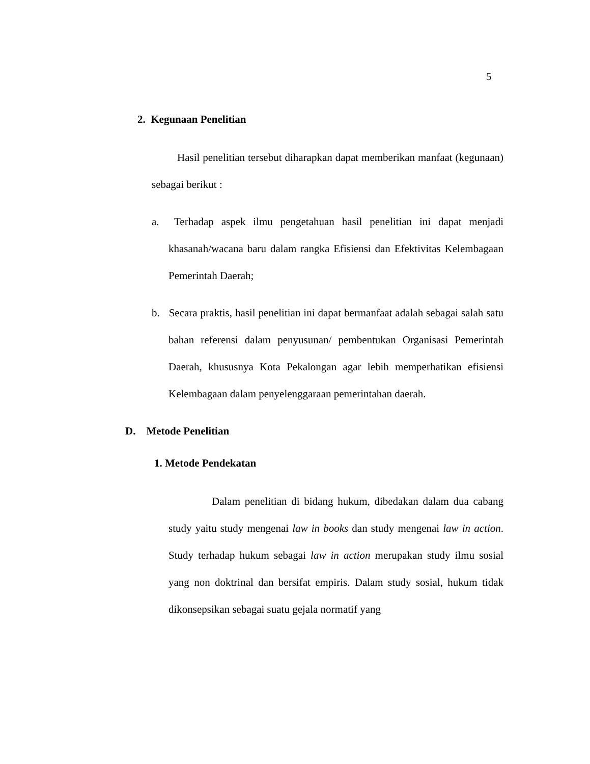5
2. Kegunaan Penelitian
Hasil penelitian tersebut diharapkan dapat memberikan manfaat (kegunaan) sebagai berikut :
a. Terhadap aspek ilmu pengetahuan hasil penelitian ini dapat menjadi khasanah/wacana baru dalam rangka Efisiensi dan Efektivitas Kelembagaan Pemerintah Daerah;
b. Secara praktis, hasil penelitian ini dapat bermanfaat adalah sebagai salah satu bahan referensi dalam penyusunan/ pembentukan Organisasi Pemerintah Daerah, khususnya Kota Pekalongan agar lebih memperhatikan efisiensi Kelembagaan dalam penyelenggaraan pemerintahan daerah.
D. Metode Penelitian
1. Metode Pendekatan
Dalam penelitian di bidang hukum, dibedakan dalam dua cabang study yaitu study mengenai law in books dan study mengenai law in action. Study terhadap hukum sebagai law in action merupakan study ilmu sosial yang non doktrinal dan bersifat empiris. Dalam study sosial, hukum tidak dikonsepsikan sebagai suatu gejala normatif yang